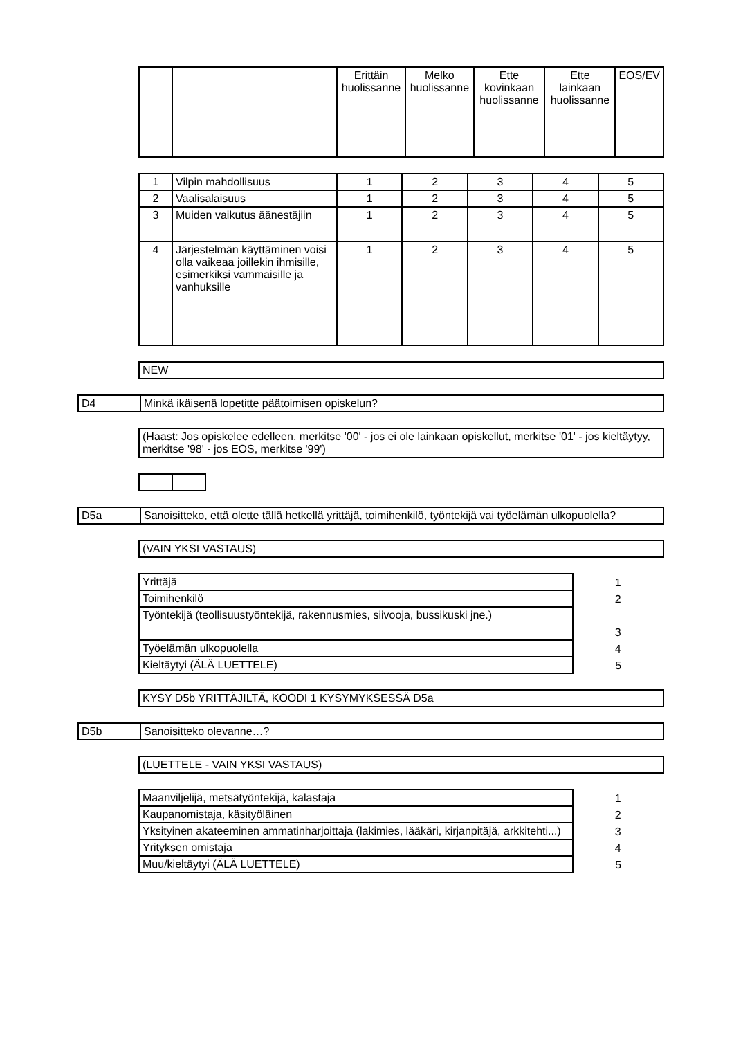| | | Erittäin huolissanne | Melko huolissanne | Ette kovinkaan huolissanne | Ette lainkaan huolissanne | EOS/EV |
| --- | --- | --- | --- | --- | --- | --- |
| 1 | Vilpin mahdollisuus | 1 | 2 | 3 | 4 | 5 |
| 2 | Vaalisalaisuus | 1 | 2 | 3 | 4 | 5 |
| 3 | Muiden vaikutus äänestäjiin | 1 | 2 | 3 | 4 | 5 |
| 4 | Järjestelmän käyttäminen voisi olla vaikeaa joillekin ihmisille, esimerkiksi vammaisille ja vanhuksille | 1 | 2 | 3 | 4 | 5 |
| NEW |
| D4 | Minkä ikäisenä lopetitte päätoimisen opiskelun? |
| (Haast: Jos opiskelee edelleen, merkitse '00' - jos ei ole lainkaan opiskellut, merkitse '01' - jos kieltäytyy, merkitse '98' - jos EOS, merkitse '99') |
| D5a | Sanoisitteko, että olette tällä hetkellä yrittäjä, toimihenkilö, työntekijä vai työelämän ulkopuolella? |
| (VAIN YKSI VASTAUS) |
| Yrittäjä | 1 |
| Toimihenkilö | 2 |
| Työntekijä (teollisuustyöntekijä, rakennusmies, siivooja, bussikuski jne.) | 3 |
| Työelämän ulkopuolella | 4 |
| Kieltäytyi (ÄLÄ LUETTELE) | 5 |
| KYSY D5b YRITTÄJILTÄ, KOODI 1 KYSYMYKSESSÄ D5a |
| D5b | Sanoisitteko olevanne…? |
| (LUETTELE - VAIN YKSI VASTAUS) |
| Maanviljelijä, metsätyöntekijä, kalastaja | 1 |
| Kaupanomistaja, käsityöläinen | 2 |
| Yksityinen akateeminen ammatinharjoittaja (lakimies, lääkäri, kirjanpitäjä, arkkitehti...) | 3 |
| Yrityksen omistaja | 4 |
| Muu/kieltäytyi (ÄLÄ LUETTELE) | 5 |